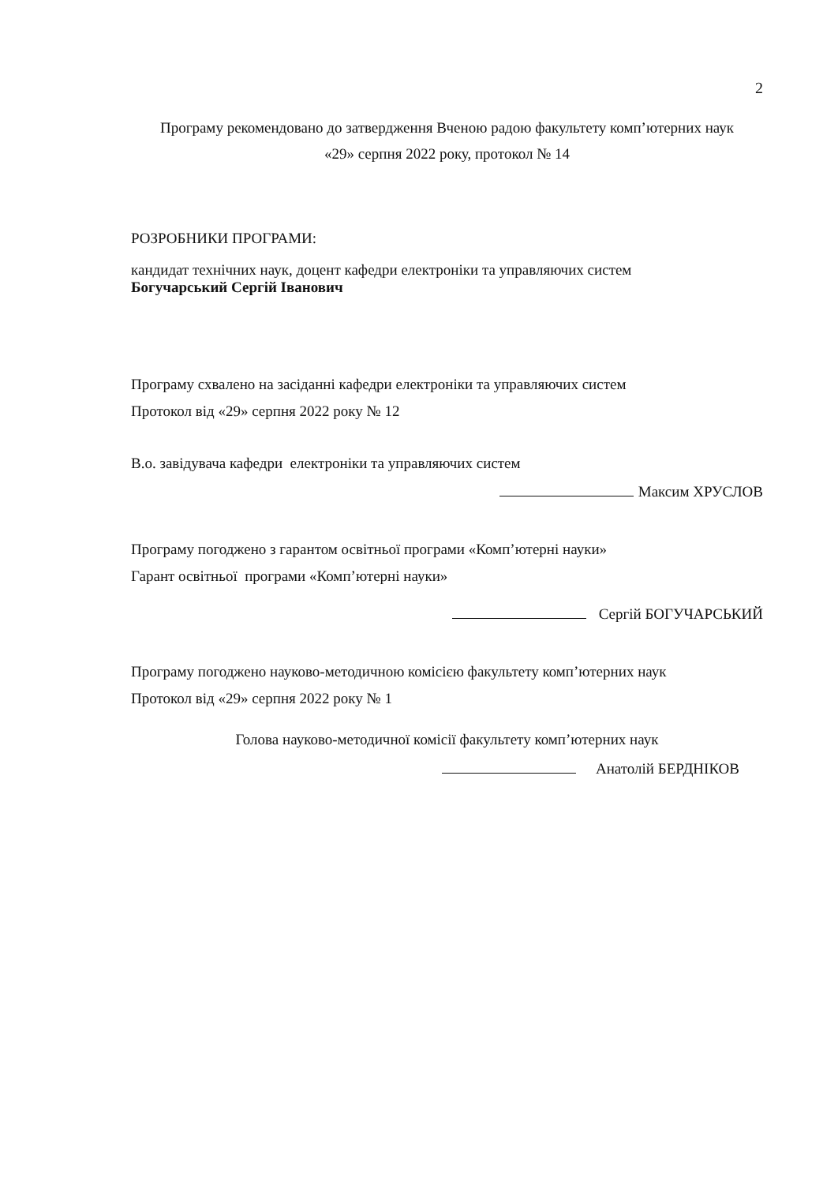2
Програму рекомендовано до затвердження Вченою радою факультету комп’ютерних наук
«29» серпня 2022 року, протокол № 14
РОЗРОБНИКИ ПРОГРАМИ:
кандидат технічних наук, доцент кафедри електроніки та управляючих систем
Богучарський Сергій Іванович
Програму схвалено на засіданні кафедри електроніки та управляючих систем
Протокол від «29» серпня 2022 року № 12
В.о. завідувача кафедри електроніки та управляючих систем
Максим ХРУСЛОВ
Програму погоджено з гарантом освітньої програми «Комп’ютерні науки»
Гарант освітньої програми «Комп’ютерні науки»
Сергій БОГУЧАРСЬКИЙ
Програму погоджено науково-методичною комісією факультету комп’ютерних наук
Протокол від «29» серпня 2022 року № 1
Голова науково-методичної комісії факультету комп’ютерних наук
Анатолій БЕРДНІКОВ